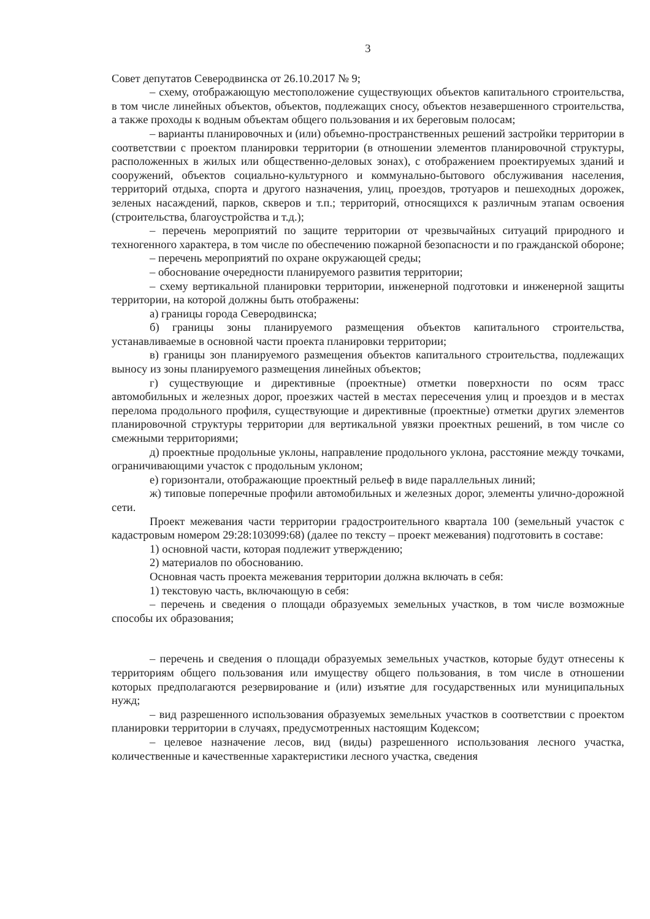3
Совет депутатов Северодвинска от 26.10.2017 № 9;
– схему, отображающую местоположение существующих объектов капитального строительства, в том числе линейных объектов, объектов, подлежащих сносу, объектов незавершенного строительства, а также проходы к водным объектам общего пользования и их береговым полосам;
– варианты планировочных и (или) объемно-пространственных решений застройки территории в соответствии с проектом планировки территории (в отношении элементов планировочной структуры, расположенных в жилых или общественно-деловых зонах), с отображением проектируемых зданий и сооружений, объектов социально-культурного и коммунально-бытового обслуживания населения, территорий отдыха, спорта и другого назначения, улиц, проездов, тротуаров и пешеходных дорожек, зеленых насаждений, парков, скверов и т.п.; территорий, относящихся к различным этапам освоения (строительства, благоустройства и т.д.);
– перечень мероприятий по защите территории от чрезвычайных ситуаций природного и техногенного характера, в том числе по обеспечению пожарной безопасности и по гражданской обороне;
– перечень мероприятий по охране окружающей среды;
– обоснование очередности планируемого развития территории;
– схему вертикальной планировки территории, инженерной подготовки и инженерной защиты территории, на которой должны быть отображены:
а) границы города Северодвинска;
б) границы зоны планируемого размещения объектов капитального строительства, устанавливаемые в основной части проекта планировки территории;
в) границы зон планируемого размещения объектов капитального строительства, подлежащих выносу из зоны планируемого размещения линейных объектов;
г) существующие и директивные (проектные) отметки поверхности по осям трасс автомобильных и железных дорог, проезжих частей в местах пересечения улиц и проездов и в местах перелома продольного профиля, существующие и директивные (проектные) отметки других элементов планировочной структуры территории для вертикальной увязки проектных решений, в том числе со смежными территориями;
д) проектные продольные уклоны, направление продольного уклона, расстояние между точками, ограничивающими участок с продольным уклоном;
е) горизонтали, отображающие проектный рельеф в виде параллельных линий;
ж) типовые поперечные профили автомобильных и железных дорог, элементы улично-дорожной сети.
Проект межевания части территории градостроительного квартала 100 (земельный участок с кадастровым номером 29:28:103099:68) (далее по тексту – проект межевания) подготовить в составе:
1) основной части, которая подлежит утверждению;
2) материалов по обоснованию.
Основная часть проекта межевания территории должна включать в себя:
1) текстовую часть, включающую в себя:
– перечень и сведения о площади образуемых земельных участков, в том числе возможные способы их образования;
– перечень и сведения о площади образуемых земельных участков, которые будут отнесены к территориям общего пользования или имуществу общего пользования, в том числе в отношении которых предполагаются резервирование и (или) изъятие для государственных или муниципальных нужд;
– вид разрешенного использования образуемых земельных участков в соответствии с проектом планировки территории в случаях, предусмотренных настоящим Кодексом;
– целевое назначение лесов, вид (виды) разрешенного использования лесного участка, количественные и качественные характеристики лесного участка, сведения